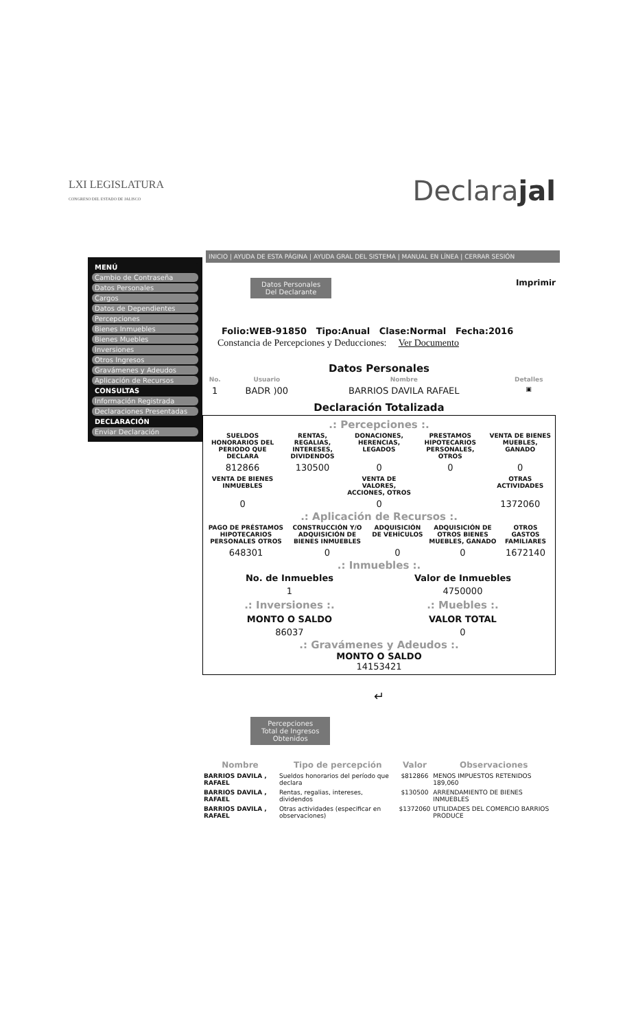LXI LEGISLATURA
CONGRESO DEL ESTADO DE JALISCO
Declarajal
INICIO | AYUDA DE ESTA PÁGINA | AYUDA GRAL DEL SISTEMA | MANUAL EN LÍNEA | CERRAR SESIÓN
MENÚ
Cambio de Contraseña
Datos Personales
Cargos
Datos de Dependientes
Percepciones
Bienes Inmuebles
Bienes Muebles
Inversiones
Otros Ingresos
Gravámenes y Adeudos
Aplicación de Recursos
CONSULTAS
Información Registrada
Declaraciones Presentadas
DECLARACIÓN
Enviar Declaración
Datos Personales
Del Declarante Imprimir
Folio:WEB-91850 Tipo:Anual Clase:Normal Fecha:2016
Constancia de Percepciones y Deducciones: Ver Documento
Datos Personales
| No. | Usuario | Nombre | Detalles |
| --- | --- | --- | --- |
| 1 | BADR )00 | BARRIOS DAVILA RAFAEL | ▣ |
Declaración Totalizada
.: Percepciones :.
| SUELDOS HONORARIOS DEL PERIODO QUE DECLARA | RENTAS, REGALIAS, INTERESES, DIVIDENDOS | DONACIONES, HERENCIAS, LEGADOS | PRESTAMOS HIPOTECARIOS PERSONALES, OTROS | VENTA DE BIENES MUEBLES, GANADO |
| --- | --- | --- | --- | --- |
| 812866 | 130500 | 0 | 0 | 0 |
| VENTA DE BIENES INMUEBLES | | VENTA DE VALORES, ACCIONES, OTROS | | OTRAS ACTIVIDADES |
| 0 | | 0 | | 1372060 |
.: Aplicación de Recursos :.
| PAGO DE PRÉSTAMOS HIPOTECARIOS PERSONALES OTROS | CONSTRUCCIÓN Y/O ADQUISICIÓN DE BIENES INMUEBLES | ADQUISICIÓN DE VEHÍCULOS | ADQUISICIÓN DE OTROS BIENES MUEBLES, GANADO | OTROS GASTOS FAMILIARES |
| --- | --- | --- | --- | --- |
| 648301 | 0 | 0 | 0 | 1672140 |
.: Inmuebles :.
| No. de Inmuebles | Valor de Inmuebles |
| --- | --- |
| 1 | 4750000 |
| .: Inversiones :. | .: Muebles :. |
| MONTO O SALDO | VALOR TOTAL |
| 86037 | 0 |
.: Gravámenes y Adeudos :.
MONTO O SALDO
14153421
↵
Percepciones
Total de Ingresos
Obtenidos
| Nombre | Tipo de percepción | Valor | Observaciones |
| --- | --- | --- | --- |
| BARRIOS DAVILA , RAFAEL | Sueldos honorarios del período que declara | $812866 | MENOS IMPUESTOS RETENIDOS 189,060 |
| BARRIOS DAVILA , RAFAEL | Rentas, regalias, intereses, dividendos | $130500 | ARRENDAMIENTO DE BIENES INMUEBLES |
| BARRIOS DAVILA , RAFAEL | Otras actividades (especificar en observaciones) | $1372060 | UTILIDADES DEL COMERCIO BARRIOS PRODUCE |